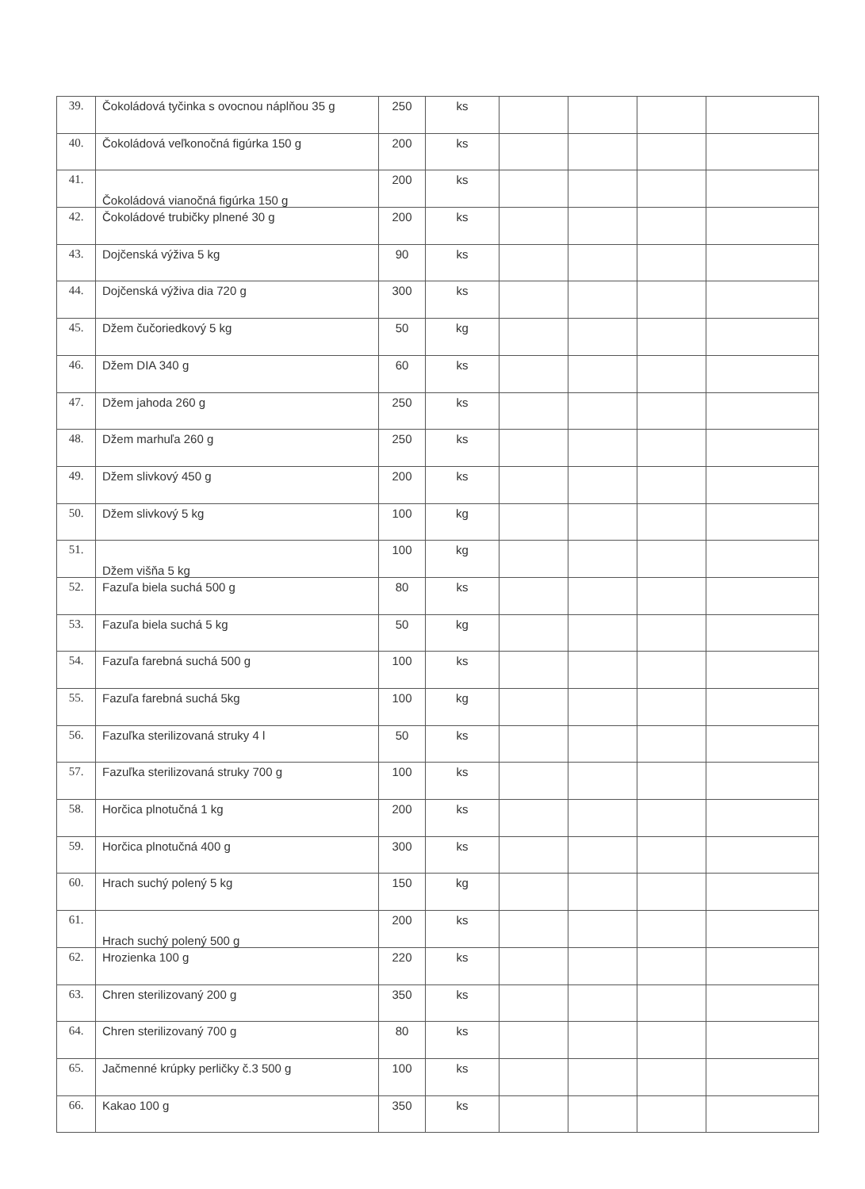| 39. | Čokoládová tyčinka s ovocnou náplňou 35 g | 250 | ks | | | | |
| 40. | Čokoládová veľkonočná figúrka 150 g | 200 | ks | | | | |
| 41. | Čokoládová vianočná figúrka 150 g | 200 | ks | | | | |
| 42. | Čokoládové trubičky plnené 30 g | 200 | ks | | | | |
| 43. | Dojčenská výživa 5 kg | 90 | ks | | | | |
| 44. | Dojčenská výživa dia 720 g | 300 | ks | | | | |
| 45. | Džem čučoriedkový 5 kg | 50 | kg | | | | |
| 46. | Džem DIA 340 g | 60 | ks | | | | |
| 47. | Džem jahoda 260 g | 250 | ks | | | | |
| 48. | Džem marhuľa 260 g | 250 | ks | | | | |
| 49. | Džem slivkový 450 g | 200 | ks | | | | |
| 50. | Džem slivkový 5 kg | 100 | kg | | | | |
| 51. | Džem višňa 5 kg | 100 | kg | | | | |
| 52. | Fazuľa biela suchá 500 g | 80 | ks | | | | |
| 53. | Fazuľa biela suchá 5 kg | 50 | kg | | | | |
| 54. | Fazuľa farebná suchá 500 g | 100 | ks | | | | |
| 55. | Fazuľa farebná suchá 5kg | 100 | kg | | | | |
| 56. | Fazuľka sterilizovaná struky 4 l | 50 | ks | | | | |
| 57. | Fazuľka sterilizovaná struky 700 g | 100 | ks | | | | |
| 58. | Horčica plnotučná 1 kg | 200 | ks | | | | |
| 59. | Horčica plnotučná 400 g | 300 | ks | | | | |
| 60. | Hrach suchý polený 5 kg | 150 | kg | | | | |
| 61. | Hrach suchý polený 500 g | 200 | ks | | | | |
| 62. | Hrozienka 100 g | 220 | ks | | | | |
| 63. | Chren sterilizovaný 200 g | 350 | ks | | | | |
| 64. | Chren sterilizovaný 700 g | 80 | ks | | | | |
| 65. | Jačmenné krúpky perličky č.3 500 g | 100 | ks | | | | |
| 66. | Kakao 100 g | 350 | ks | | | | |